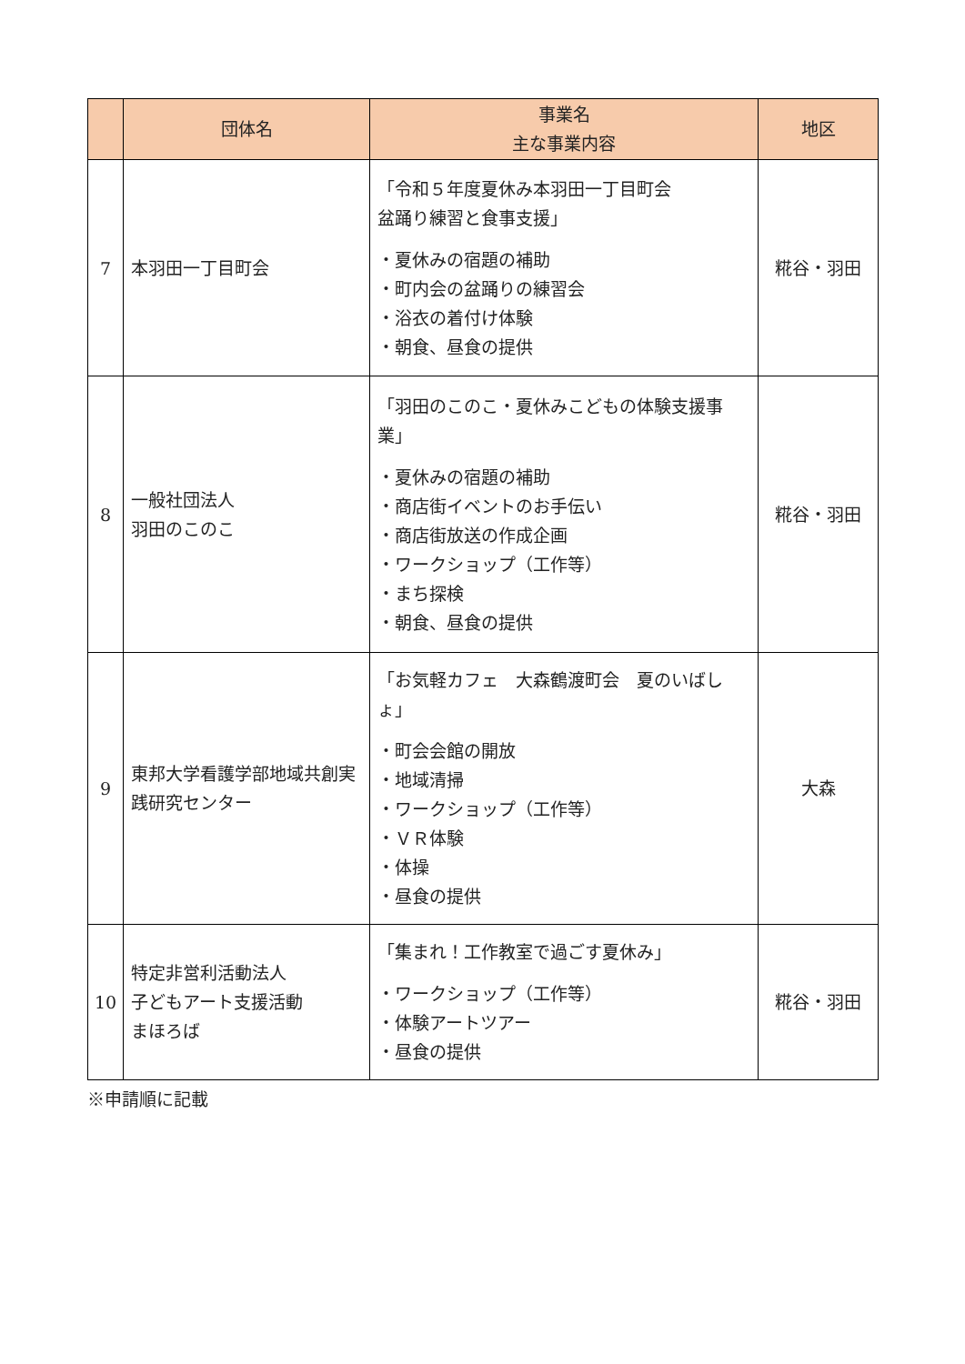| | 団体名 | 事業名 主な事業内容 | 地区 |
| --- | --- | --- | --- |
| 7 | 本羽田一丁目町会 | 「令和５年度夏休み本羽田一丁目町会 盆踊り練習と食事支援」 ・夏休みの宿題の補助 ・町内会の盆踊りの練習会 ・浴衣の着付け体験 ・朝食、昼食の提供 | 糀谷・羽田 |
| 8 | 一般社団法人 羽田のこのこ | 「羽田のこのこ・夏休みこどもの体験支援事業」 ・夏休みの宿題の補助 ・商店街イベントのお手伝い ・商店街放送の作成企画 ・ワークショップ（工作等） ・まち探検 ・朝食、昼食の提供 | 糀谷・羽田 |
| 9 | 東邦大学看護学部地域共創実践研究センター | 「お気軽カフェ 大森鶴渡町会 夏のいばしょ」 ・町会会館の開放 ・地域清掃 ・ワークショップ（工作等） ・ＶＲ体験 ・体操 ・昼食の提供 | 大森 |
| 10 | 特定非営利活動法人 子どもアート支援活動 まほろば | 「集まれ！工作教室で過ごす夏休み」 ・ワークショップ（工作等） ・体験アートツアー ・昼食の提供 | 糀谷・羽田 |
※申請順に記載